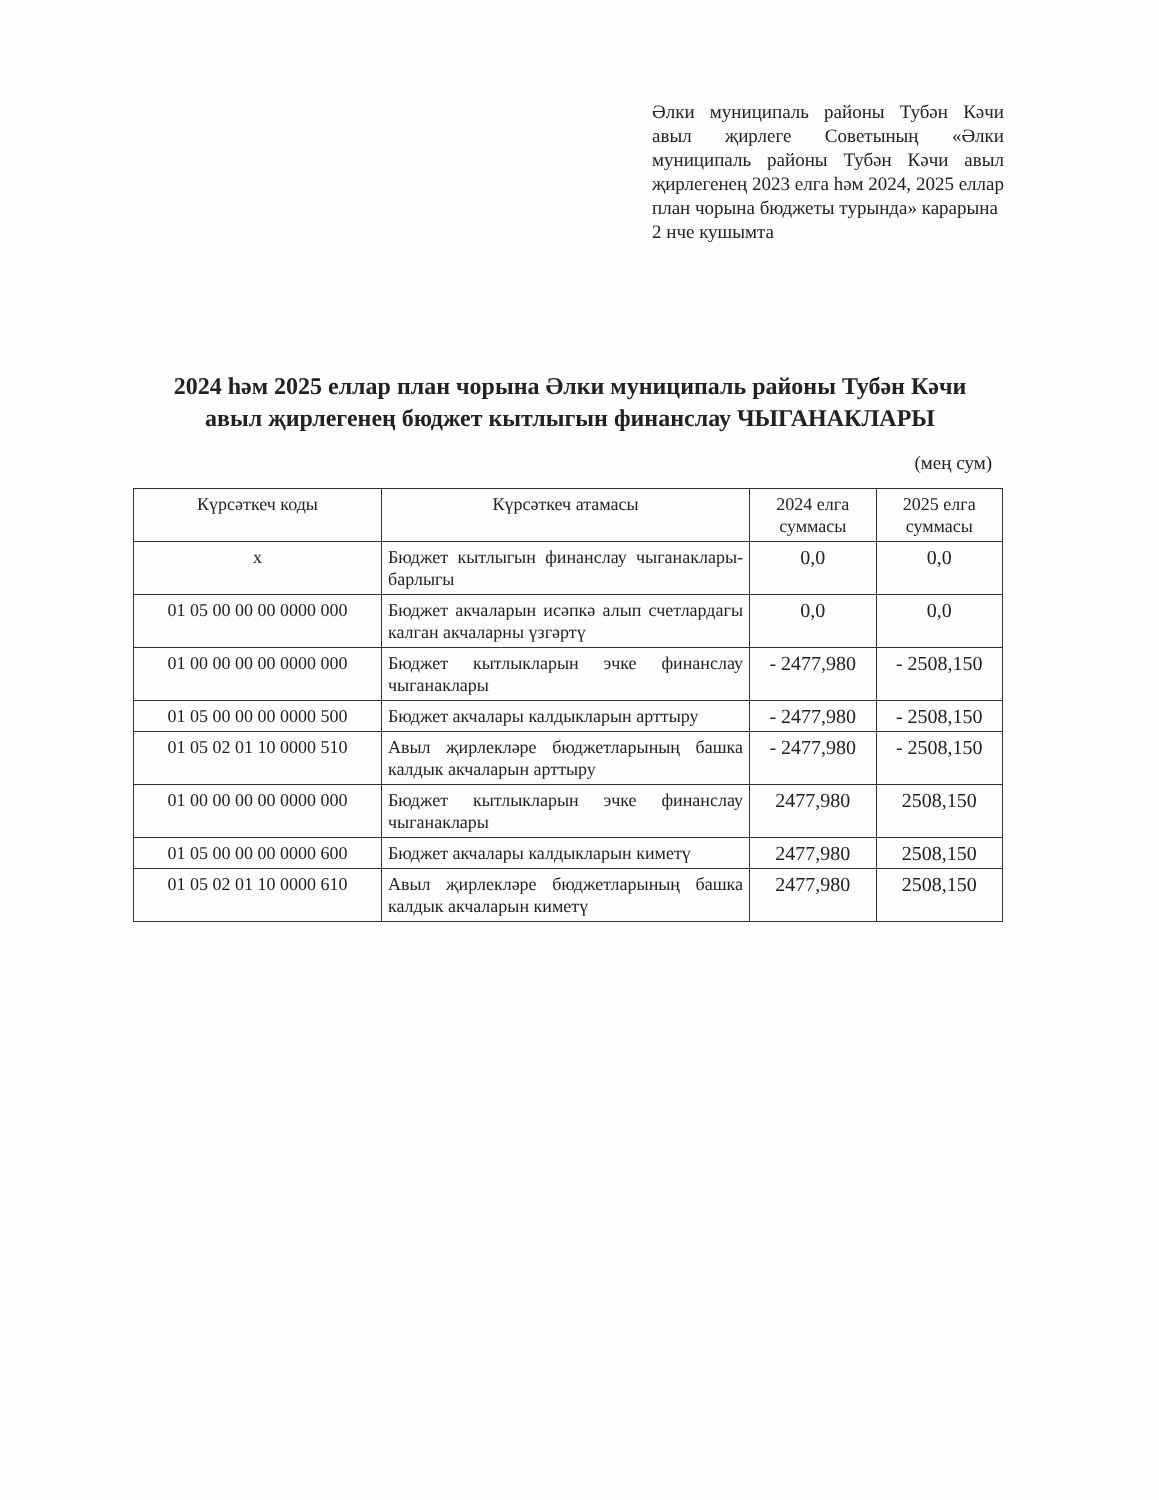Әлки муниципаль районы Тубән Кәчи авыл җирлеге Советының «Әлки муниципаль районы Тубән Кәчи авыл җирлегенең 2023 елга һәм 2024, 2025 еллар план чорына бюджеты турында» карарына
2 нче кушымта
2024 һәм 2025 еллар план чорына Әлки муниципаль районы Тубән Кәчи авыл җирлегенең бюджет кытлыгын финанслау ЧЫГАНАКЛАРЫ
(мең сум)
| Күрсәткеч коды | Күрсәткеч атамасы | 2024 елга суммасы | 2025 елга суммасы |
| --- | --- | --- | --- |
| x | Бюджет кытлыгын финанслау чыганаклары-барлыгы | 0,0 | 0,0 |
| 01 05 00 00 00 0000 000 | Бюджет акчаларын исәпкә алып счетлардагы калган акчаларны үзгәртү | 0,0 | 0,0 |
| 01 00 00 00 00 0000 000 | Бюджет кытлыкларын эчке финанслау чыганаклары | - 2477,980 | - 2508,150 |
| 01 05 00 00 00 0000 500 | Бюджет акчалары калдыкларын арттыру | - 2477,980 | - 2508,150 |
| 01 05 02 01 10 0000 510 | Авыл җирлекләре бюджетларының башка калдык акчаларын арттыру | - 2477,980 | - 2508,150 |
| 01 00 00 00 00 0000 000 | Бюджет кытлыкларын эчке финанслау чыганаклары | 2477,980 | 2508,150 |
| 01 05 00 00 00 0000 600 | Бюджет акчалары калдыкларын киметү | 2477,980 | 2508,150 |
| 01 05 02 01 10 0000 610 | Авыл җирлекләре бюджетларының башка калдык акчаларын киметү | 2477,980 | 2508,150 |